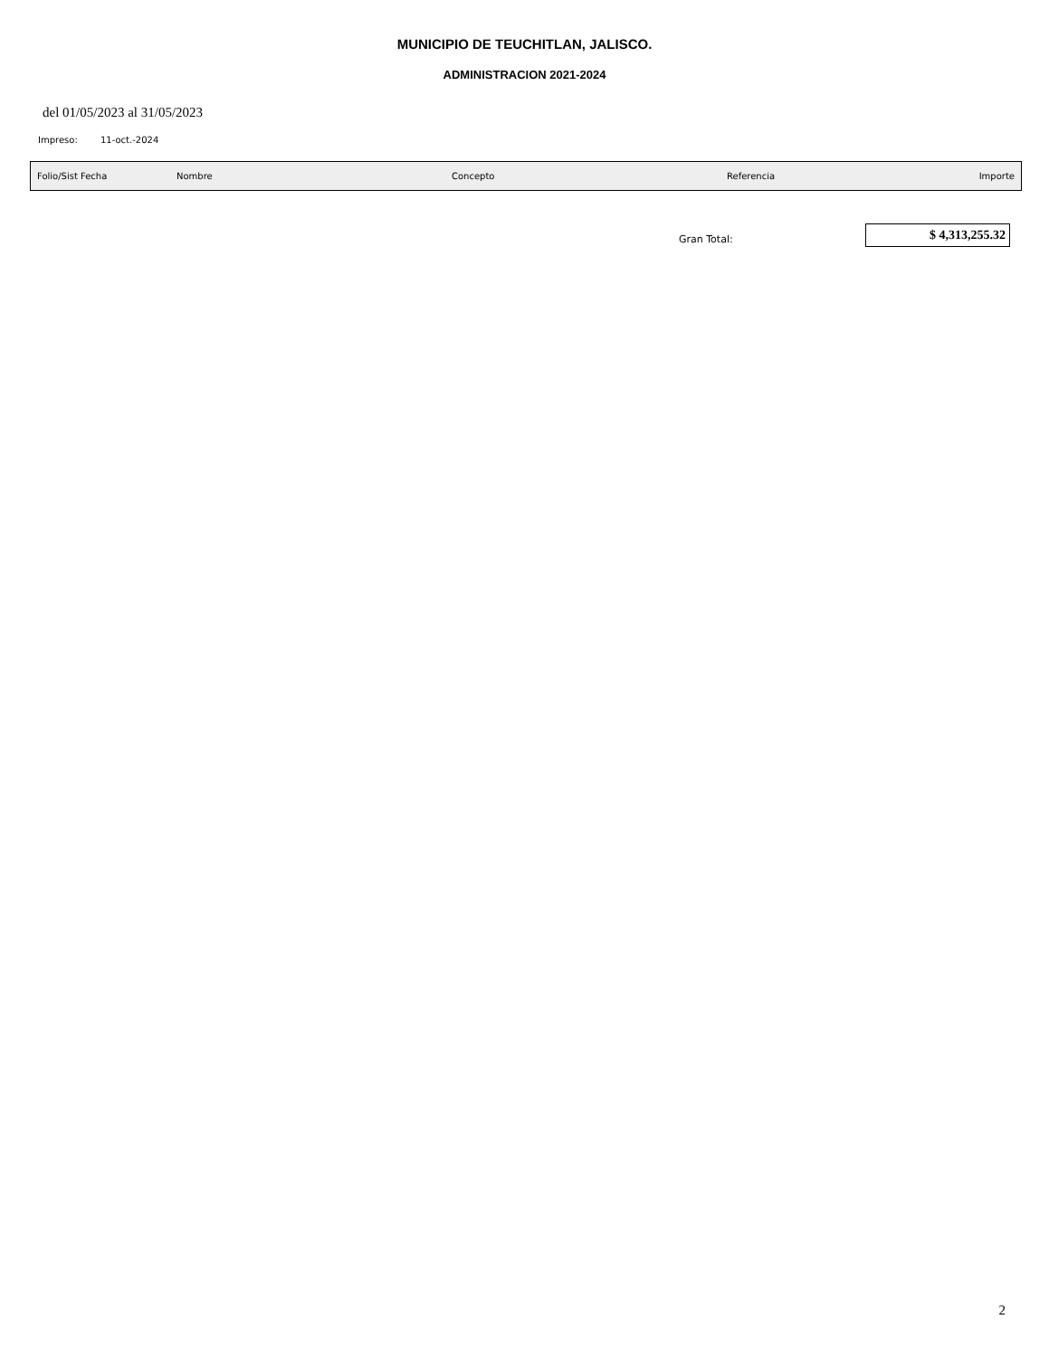MUNICIPIO DE TEUCHITLAN, JALISCO.
ADMINISTRACION 2021-2024
del 01/05/2023 al 31/05/2023
Impreso: 11-oct.-2024
| Folio/Sist Fecha | Nombre | Concepto | Referencia | Importe |
| --- | --- | --- | --- | --- |
Gran Total:
$ 4,313,255.32
2